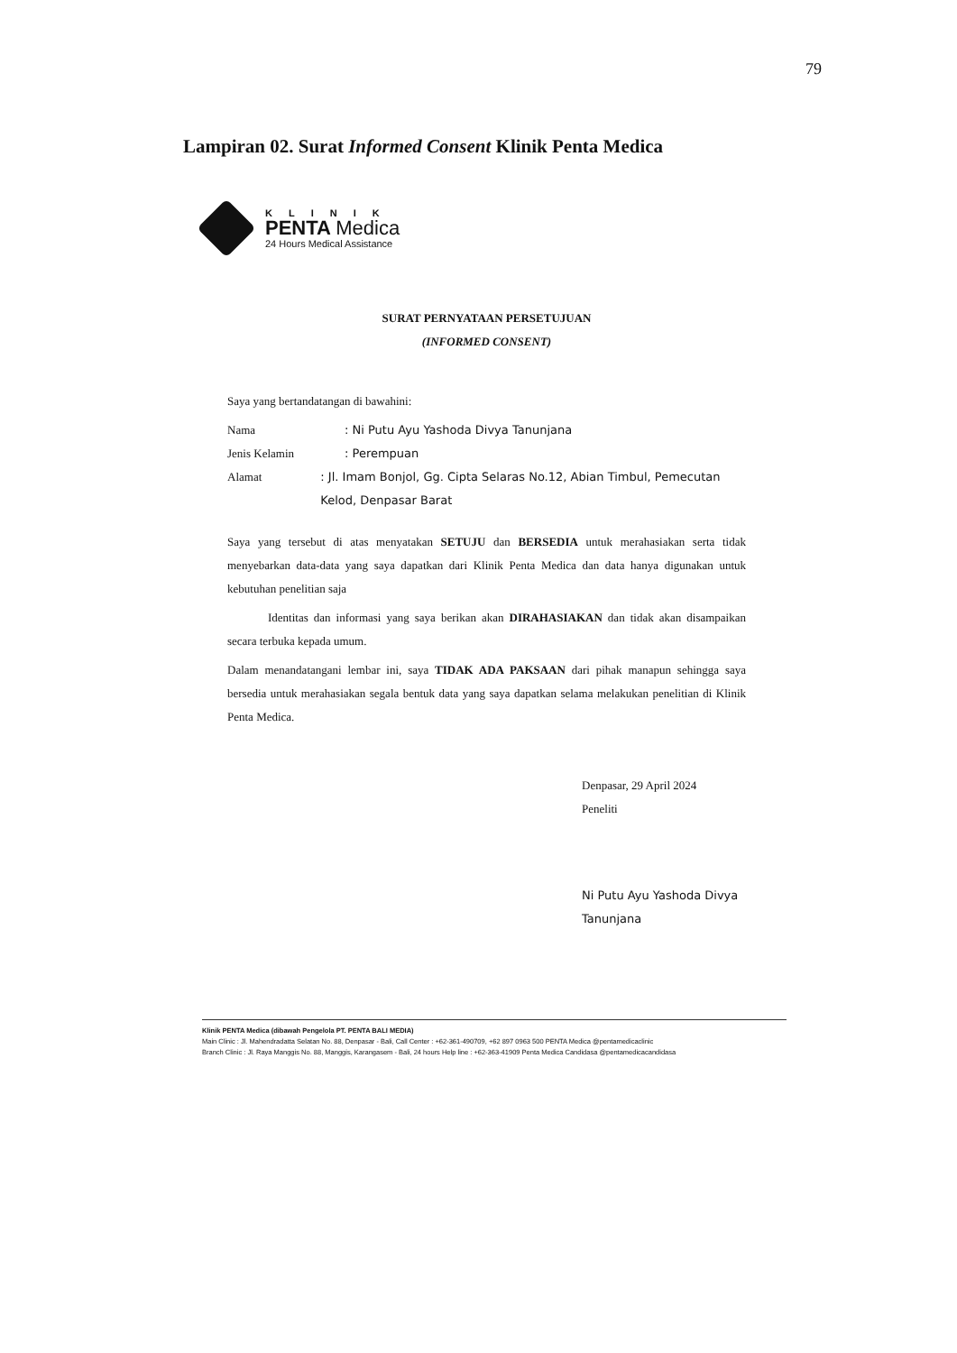79
Lampiran 02. Surat Informed Consent Klinik Penta Medica
KLINIK
PENTA Medica
24 Hours Medical Assistance
SURAT PERNYATAAN PERSETUJUAN
(INFORMED CONSENT)
Saya yang bertandatangan di bawahini:
Nama: Ni Putu Ayu Yashoda Divya Tanunjana
Jenis Kelamin: Perempuan
Alamat: Jl. Imam Bonjol, Gg. Cipta Selaras No.12, Abian Timbul, Pemecutan Kelod, Denpasar Barat
Saya yang tersebut di atas menyatakan SETUJU dan BERSEDIA untuk merahasiakan serta tidak menyebarkan data-data yang saya dapatkan dari Klinik Penta Medica dan data hanya digunakan untuk kebutuhan penelitian saja
Identitas dan informasi yang saya berikan akan DIRAHASIAKAN dan tidak akan disampaikan secara terbuka kepada umum.
Dalam menandatangani lembar ini, saya TIDAK ADA PAKSAAN dari pihak manapun sehingga saya bersedia untuk merahasiakan segala bentuk data yang saya dapatkan selama melakukan penelitian di Klinik Penta Medica.
Denpasar, 29 April 2024
Peneliti
Ni Putu Ayu Yashoda Divya
Tanunjana
Klinik PENTA Medica (dibawah Pengelola PT. PENTA BALI MEDIA)
Main Clinic : Jl. Mahendradatta Selatan No. 88, Denpasar - Bali, Call Center : +62-361-490709, +62 897 0963 500 PENTA Medica @pentamedicaclinic
Branch Clinic : Jl. Raya Manggis No. 88, Manggis, Karangasem - Bali, 24 hours Help line : +62-363-41909 Penta Medica Candidasa @pentamedicacandidasa